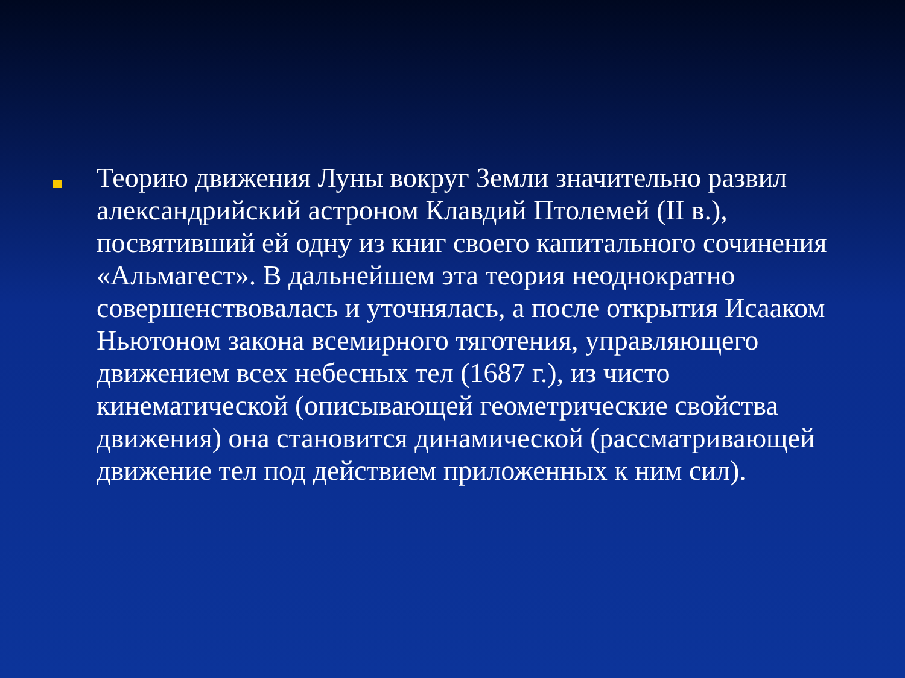Теорию движения Луны вокруг Земли значительно развил александрийский астроном Клавдий Птолемей (II в.), посвятивший ей одну из книг своего капитального сочинения «Альмагест». В дальнейшем эта теория неоднократно совершенствовалась и уточнялась, а после открытия Исааком Ньютоном закона всемирного тяготения, управляющего движением всех небесных тел (1687 г.), из чисто кинематической (описывающей геометрические свойства движения) она становится динамической (рассматривающей движение тел под действием приложенных к ним сил).